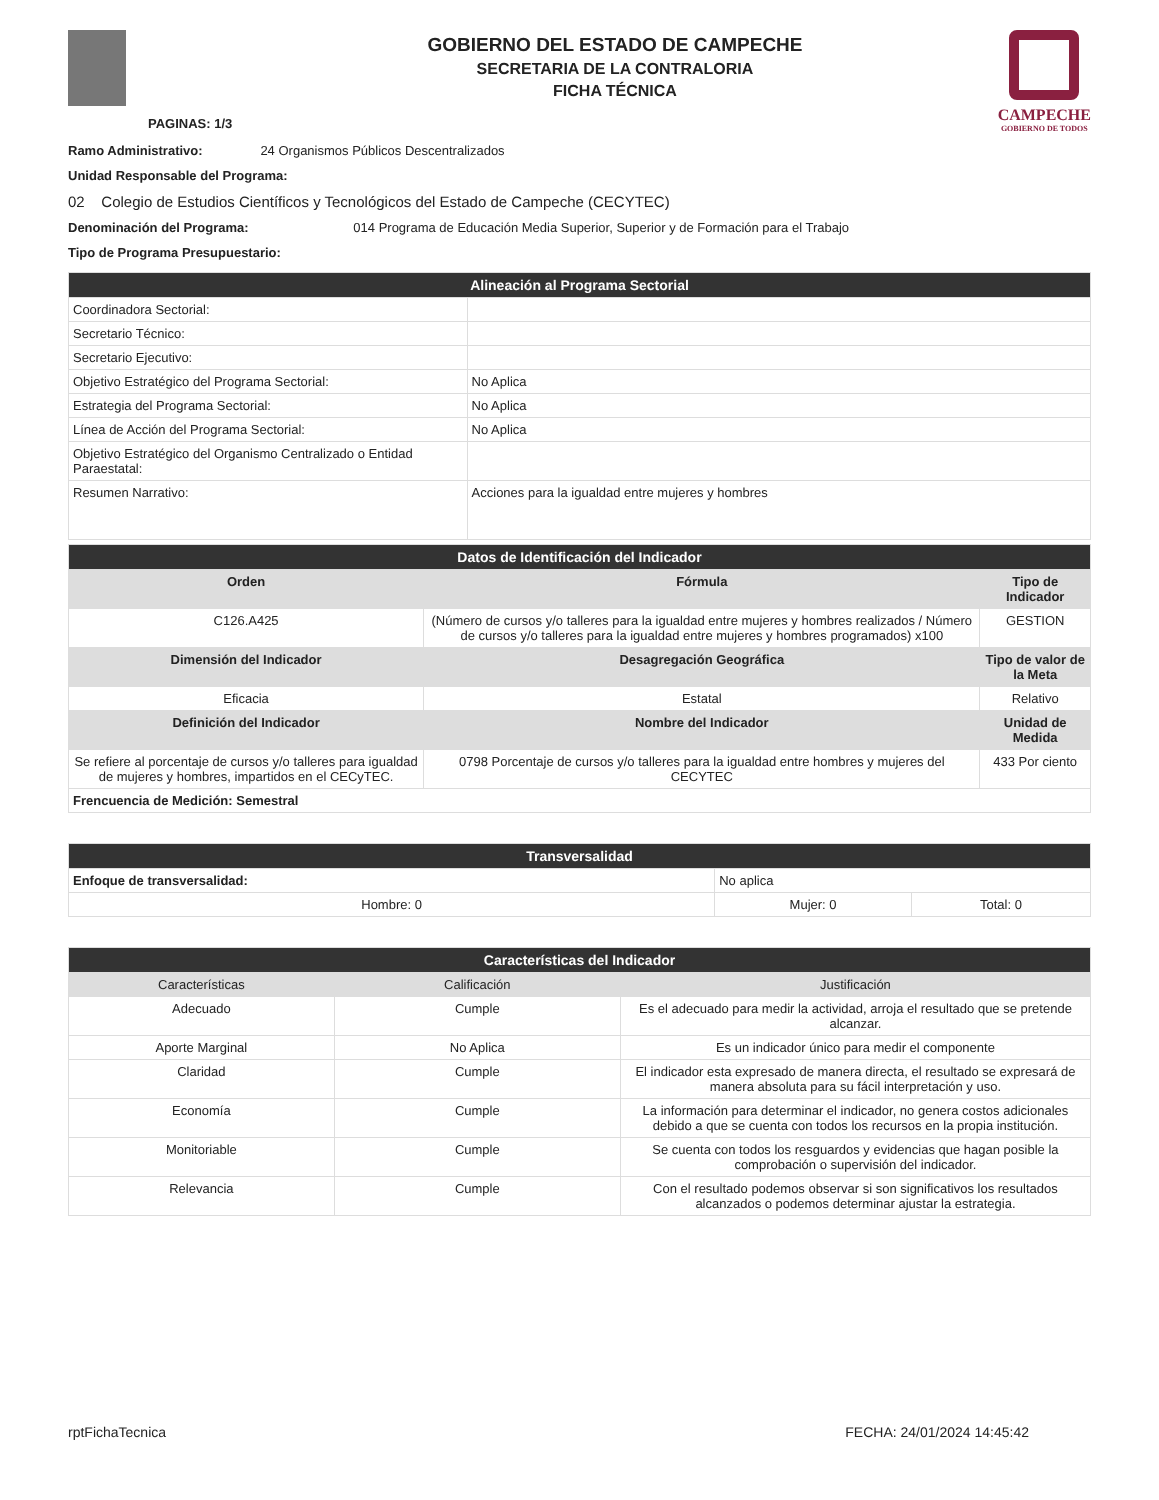PAGINAS: 1/3
GOBIERNO DEL ESTADO DE CAMPECHE
SECRETARIA DE LA CONTRALORIA
FICHA TÉCNICA
CAMPECHE
GOBIERNO DE TODOS
Ramo Administrativo: 24 Organismos Públicos Descentralizados
Unidad Responsable del Programa:
02 Colegio de Estudios Científicos y Tecnológicos del Estado de Campeche (CECYTEC)
Denominación del Programa: 014 Programa de Educación Media Superior, Superior y de Formación para el Trabajo
Tipo de Programa Presupuestario:
| Alineación al Programa Sectorial | |
| Coordinadora Sectorial: | |
| Secretario Técnico: | |
| Secretario Ejecutivo: | |
| Objetivo Estratégico del Programa Sectorial: | No Aplica |
| Estrategia del Programa Sectorial: | No Aplica |
| Línea de Acción del Programa Sectorial: | No Aplica |
| Objetivo Estratégico del Organismo Centralizado o Entidad Paraestatal: | |
| Resumen Narrativo: | Acciones para la igualdad entre mujeres y hombres |
| Datos de Identificación del Indicador | | |
| Orden | Fórmula | Tipo de Indicador |
| C126.A425 | (Número de cursos y/o talleres para la igualdad entre mujeres y hombres realizados / Número de cursos y/o talleres para la igualdad entre mujeres y hombres programados) x100 | GESTION |
| Dimensión del Indicador | Desagregación Geográfica | Tipo de valor de la Meta |
| Eficacia | Estatal | Relativo |
| Definición del Indicador | Nombre del Indicador | Unidad de Medida |
| Se refiere al porcentaje de cursos y/o talleres para igualdad de mujeres y hombres, impartidos en el CECyTEC. | 0798 Porcentaje de cursos y/o talleres para la igualdad entre hombres y mujeres del CECYTEC | 433 Por ciento |
| Frencuencia de Medición: Semestral | | |
| Transversalidad | | |
| Enfoque de transversalidad: | No aplica | |
| Hombre: 0 | Mujer: 0 | Total: 0 |
| Características del Indicador | | |
| Características | Calificación | Justificación |
| Adecuado | Cumple | Es el adecuado para medir la actividad, arroja el resultado que se pretende alcanzar. |
| Aporte Marginal | No Aplica | Es un indicador único para medir el componente |
| Claridad | Cumple | El indicador esta expresado de manera directa, el resultado se expresará de manera absoluta para su fácil interpretación y uso. |
| Economía | Cumple | La información para determinar el indicador, no genera costos adicionales debido a que se cuenta con todos los recursos en la propia institución. |
| Monitoriable | Cumple | Se cuenta con todos los resguardos y evidencias que hagan posible la comprobación o supervisión del indicador. |
| Relevancia | Cumple | Con el resultado podemos observar si son significativos los resultados alcanzados o podemos determinar ajustar la estrategia. |
rptFichaTecnica FECHA: 24/01/2024 14:45:42